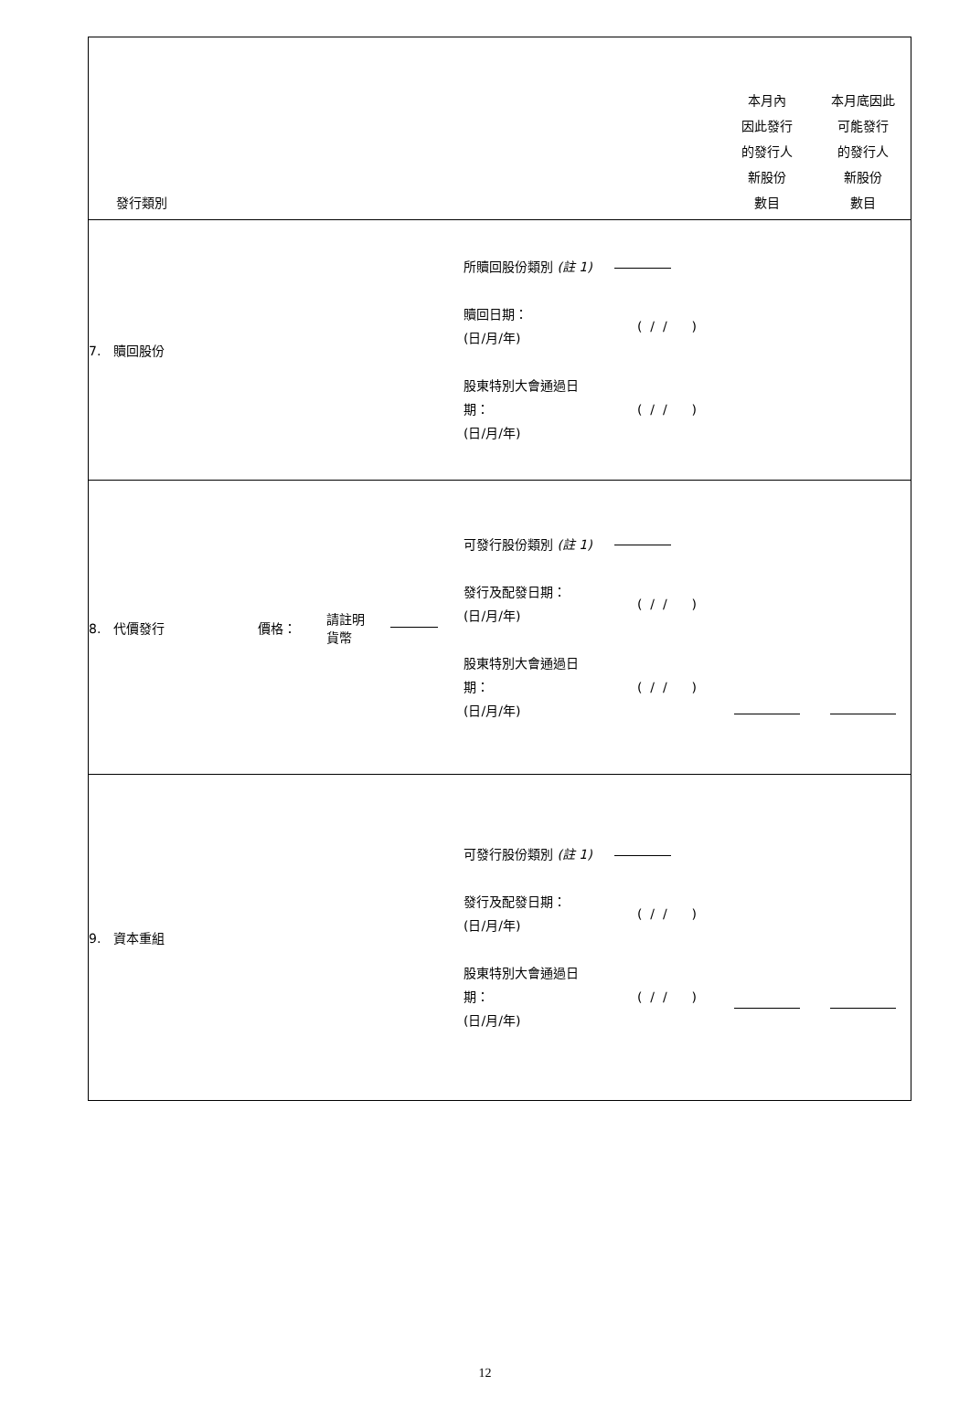| 發行類別 | | 本月內 因此發行 的發行人 新股份 數目 | 本月底因此 可能發行 的發行人 新股份 數目 |
| --- | --- | --- | --- |
| 7. 贖回股份 | 所贖回股份類別 (註 1) 贖回日期： (日/月/年) ( / / ) 股東特別大會通過日 期： (日/月/年) ( / / ) | | |
| 8. 代價發行 價格： 請註明 貨幣 | 可發行股份類別 (註 1) 發行及配發日期： (日/月/年) ( / / ) 股東特別大會通過日 期： (日/月/年) ( / / ) | | |
| 9. 資本重組 | 可發行股份類別 (註 1) 發行及配發日期： (日/月/年) ( / / ) 股東特別大會通過日 期： (日/月/年) ( / / ) | | |
12